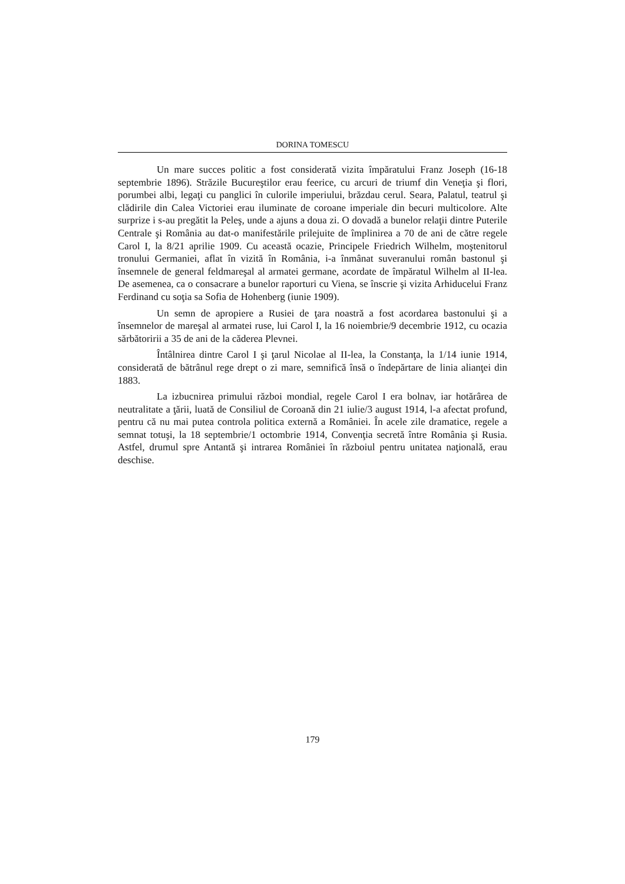DORINA TOMESCU
Un mare succes politic a fost considerată vizita împăratului Franz Joseph (16-18 septembrie 1896). Străzile Bucureştilor erau feerice, cu arcuri de triumf din Veneţia şi flori, porumbei albi, legaţi cu panglici în culorile imperiului, brăzdau cerul. Seara, Palatul, teatrul şi clădirile din Calea Victoriei erau iluminate de coroane imperiale din becuri multicolore. Alte surprize i s-au pregătit la Peleş, unde a ajuns a doua zi. O dovadă a bunelor relaţii dintre Puterile Centrale şi România au dat-o manifestările prilejuite de împlinirea a 70 de ani de către regele Carol I, la 8/21 aprilie 1909. Cu această ocazie, Principele Friedrich Wilhelm, moştenitorul tronului Germaniei, aflat în vizită în România, i-a înmânat suveranului român bastonul şi însemnele de general feldmareşal al armatei germane, acordate de împăratul Wilhelm al II-lea. De asemenea, ca o consacrare a bunelor raporturi cu Viena, se înscrie şi vizita Arhiducelui Franz Ferdinand cu soţia sa Sofia de Hohenberg (iunie 1909).
Un semn de apropiere a Rusiei de ţara noastră a fost acordarea bastonului şi a însemnelor de mareşal al armatei ruse, lui Carol I, la 16 noiembrie/9 decembrie 1912, cu ocazia sărbătoririi a 35 de ani de la căderea Plevnei.
Întâlnirea dintre Carol I şi ţarul Nicolae al II-lea, la Constanţa, la 1/14 iunie 1914, considerată de bătrânul rege drept o zi mare, semnifică însă o îndepărtare de linia alianţei din 1883.
La izbucnirea primului război mondial, regele Carol I era bolnav, iar hotărârea de neutralitate a ţării, luată de Consiliul de Coroană din 21 iulie/3 august 1914, l-a afectat profund, pentru că nu mai putea controla politica externă a României. În acele zile dramatice, regele a semnat totuşi, la 18 septembrie/1 octombrie 1914, Convenţia secretă între România şi Rusia. Astfel, drumul spre Antantă şi intrarea României în războiul pentru unitatea naţională, erau deschise.
179